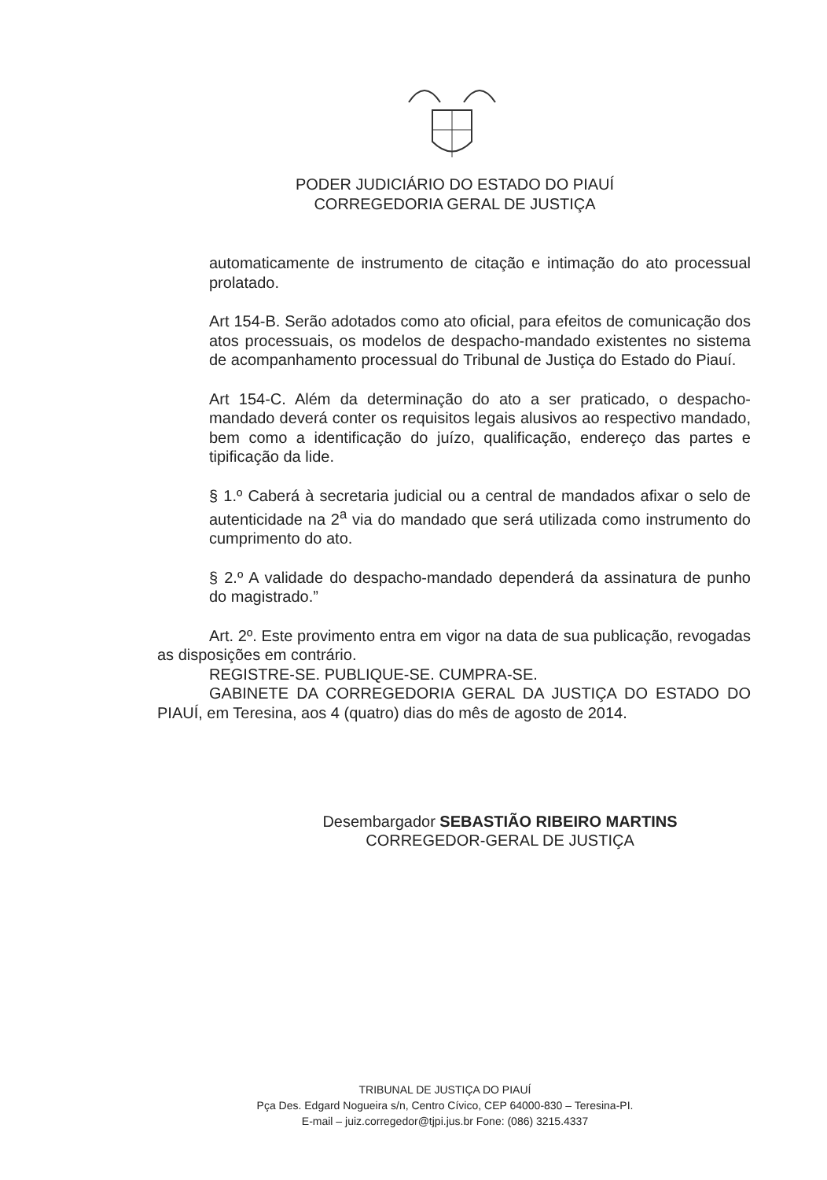PODER JUDICIÁRIO DO ESTADO DO PIAUÍ
CORREGEDORIA GERAL DE JUSTIÇA
automaticamente de instrumento de citação e intimação do ato processual prolatado.
Art 154-B. Serão adotados como ato oficial, para efeitos de comunicação dos atos processuais, os modelos de despacho-mandado existentes no sistema de acompanhamento processual do Tribunal de Justiça do Estado do Piauí.
Art 154-C. Além da determinação do ato a ser praticado, o despacho-mandado deverá conter os requisitos legais alusivos ao respectivo mandado, bem como a identificação do juízo, qualificação, endereço das partes e tipificação da lide.
§ 1.º Caberá à secretaria judicial ou a central de mandados afixar o selo de autenticidade na 2<sup>a</sup> via do mandado que será utilizada como instrumento do cumprimento do ato.
§ 2.º A validade do despacho-mandado dependerá da assinatura de punho do magistrado.”
Art. 2º. Este provimento entra em vigor na data de sua publicação, revogadas as disposições em contrário.
REGISTRE-SE. PUBLIQUE-SE. CUMPRA-SE.
GABINETE DA CORREGEDORIA GERAL DA JUSTIÇA DO ESTADO DO PIAUÍ, em Teresina, aos 4 (quatro) dias do mês de agosto de 2014.
Desembargador SEBASTIÃO RIBEIRO MARTINS
CORREGEDOR-GERAL DE JUSTIÇA
TRIBUNAL DE JUSTIÇA DO PIAUÍ
Pça Des. Edgard Nogueira s/n, Centro Cívico, CEP 64000-830 – Teresina-PI.
E-mail – juiz.corregedor@tjpi.jus.br Fone: (086) 3215.4337